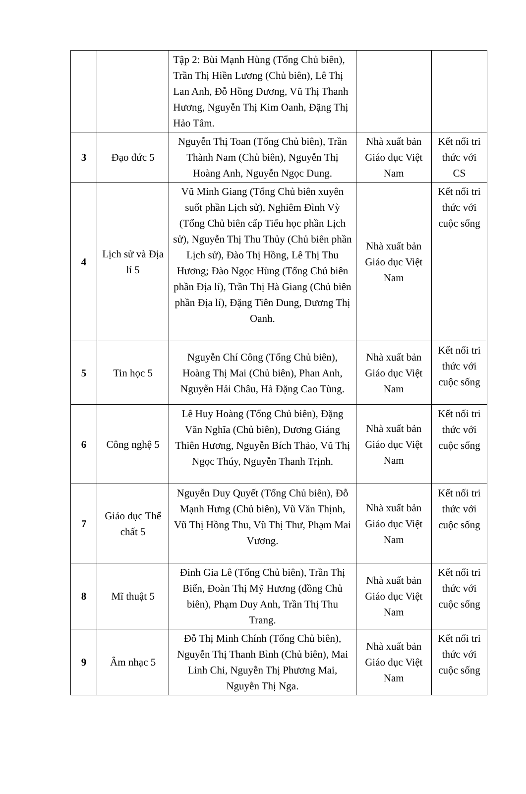| | | Tập 2: Bùi Mạnh Hùng (Tổng Chủ biên), Trần Thị Hiền Lương (Chủ biên), Lê Thị Lan Anh, Đỗ Hồng Dương, Vũ Thị Thanh Hương, Nguyễn Thị Kim Oanh, Đặng Thị Hảo Tâm. | | |
| 3 | Đạo đức 5 | Nguyễn Thị Toan (Tổng Chủ biên), Trần Thành Nam (Chủ biên), Nguyễn Thị Hoàng Anh, Nguyễn Ngọc Dung. | Nhà xuất bản Giáo dục Việt Nam | Kết nối tri thức với CS |
| 4 | Lịch sử và Địa lí 5 | Vũ Minh Giang (Tổng Chủ biên xuyên suốt phần Lịch sử), Nghiêm Đình Vỳ (Tổng Chủ biên cấp Tiểu học phần Lịch sử), Nguyễn Thị Thu Thủy (Chủ biên phần Lịch sử), Đào Thị Hồng, Lê Thị Thu Hương; Đào Ngọc Hùng (Tổng Chủ biên phần Địa lí), Trần Thị Hà Giang (Chủ biên phần Địa lí), Đặng Tiên Dung, Dương Thị Oanh. | Nhà xuất bản Giáo dục Việt Nam | Kết nối tri thức với cuộc sống |
| 5 | Tin học 5 | Nguyễn Chí Công (Tổng Chủ biên), Hoàng Thị Mai (Chủ biên), Phan Anh, Nguyễn Hải Châu, Hà Đặng Cao Tùng. | Nhà xuất bản Giáo dục Việt Nam | Kết nối tri thức với cuộc sống |
| 6 | Công nghệ 5 | Lê Huy Hoàng (Tổng Chủ biên), Đặng Văn Nghĩa (Chủ biên), Dương Giáng Thiên Hương, Nguyễn Bích Thảo, Vũ Thị Ngọc Thúy, Nguyễn Thanh Trịnh. | Nhà xuất bản Giáo dục Việt Nam | Kết nối tri thức với cuộc sống |
| 7 | Giáo dục Thể chất 5 | Nguyễn Duy Quyết (Tổng Chủ biên), Đỗ Mạnh Hưng (Chủ biên), Vũ Văn Thịnh, Vũ Thị Hồng Thu, Vũ Thị Thư, Phạm Mai Vương. | Nhà xuất bản Giáo dục Việt Nam | Kết nối tri thức với cuộc sống |
| 8 | Mĩ thuật 5 | Đinh Gia Lê (Tổng Chủ biên), Trần Thị Biển, Đoàn Thị Mỹ Hương (đồng Chủ biên), Phạm Duy Anh, Trần Thị Thu Trang. | Nhà xuất bản Giáo dục Việt Nam | Kết nối tri thức với cuộc sống |
| 9 | Âm nhạc 5 | Đỗ Thị Minh Chính (Tổng Chủ biên), Nguyễn Thị Thanh Bình (Chủ biên), Mai Linh Chi, Nguyễn Thị Phương Mai, Nguyễn Thị Nga. | Nhà xuất bản Giáo dục Việt Nam | Kết nối tri thức với cuộc sống |